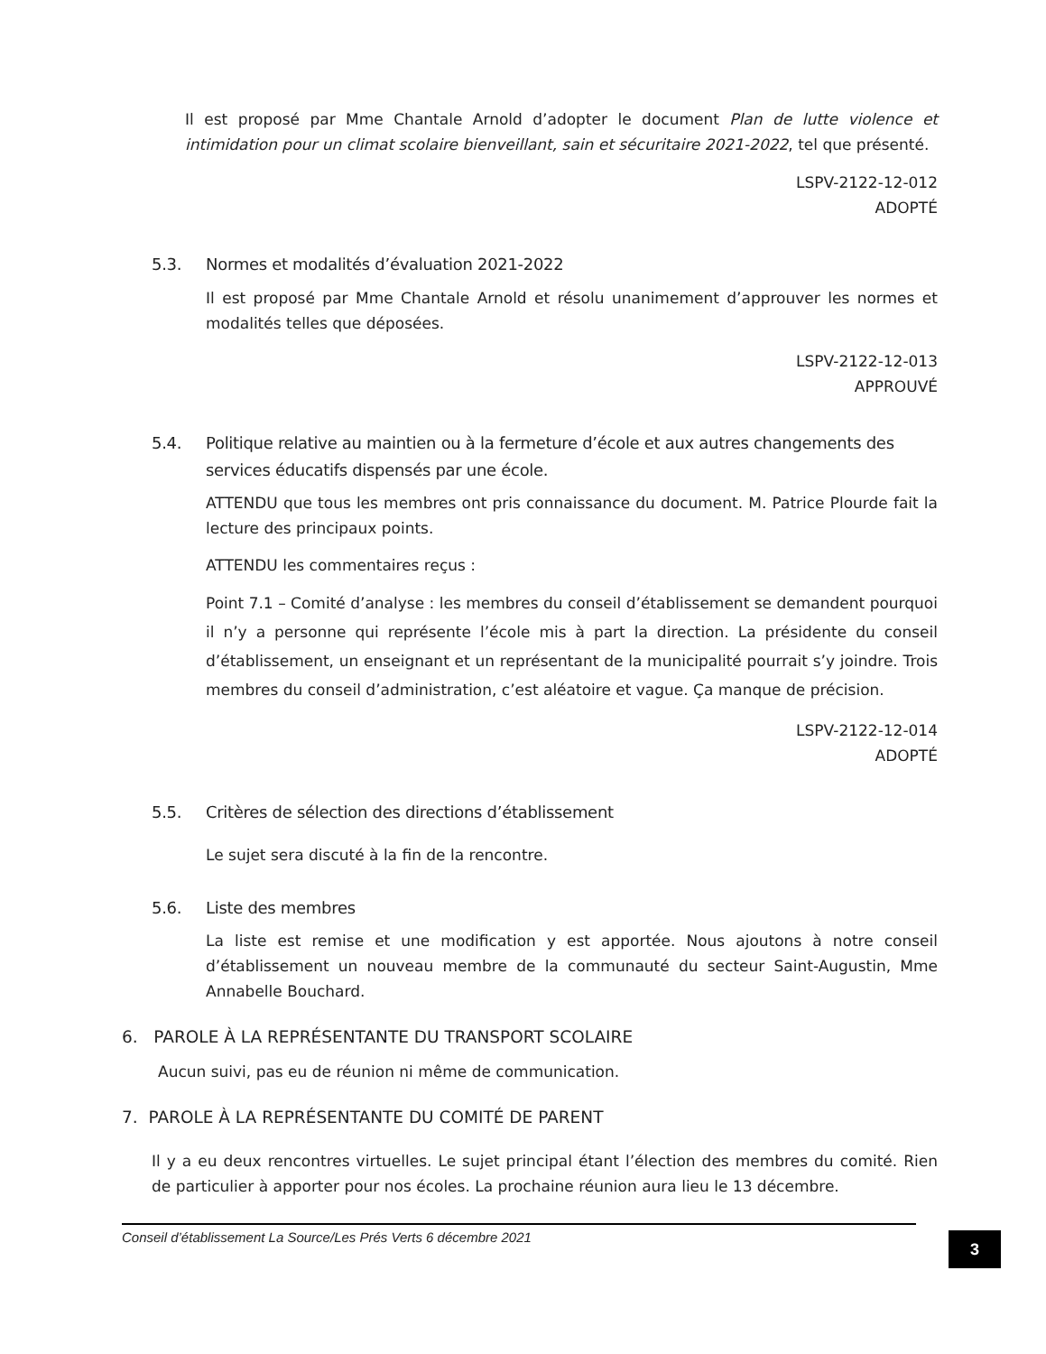Il est proposé par Mme Chantale Arnold d’adopter le document Plan de lutte violence et intimidation pour un climat scolaire bienveillant, sain et sécuritaire 2021-2022, tel que présenté.
LSPV-2122-12-012
ADOPTÉ
5.3. Normes et modalités d’évaluation 2021-2022
Il est proposé par Mme Chantale Arnold et résolu unanimement d’approuver les normes et modalités telles que déposées.
LSPV-2122-12-013
APPROUVÉ
5.4. Politique relative au maintien ou à la fermeture d’école et aux autres changements des services éducatifs dispensés par une école.
ATTENDU que tous les membres ont pris connaissance du document. M. Patrice Plourde fait la lecture des principaux points.
ATTENDU les commentaires reçus :
Point 7.1 – Comité d’analyse : les membres du conseil d’établissement se demandent pourquoi il n’y a personne qui représente l’école mis à part la direction. La présidente du conseil d’établissement, un enseignant et un représentant de la municipalité pourrait s’y joindre. Trois membres du conseil d’administration, c’est aléatoire et vague. Ça manque de précision.
LSPV-2122-12-014
ADOPTÉ
5.5. Critères de sélection des directions d’établissement
Le sujet sera discuté à la fin de la rencontre.
5.6. Liste des membres
La liste est remise et une modification y est apportée. Nous ajoutons à notre conseil d’établissement un nouveau membre de la communauté du secteur Saint-Augustin, Mme Annabelle Bouchard.
6. PAROLE À LA REPRÉSENTANTE DU TRANSPORT SCOLAIRE
Aucun suivi, pas eu de réunion ni même de communication.
7. PAROLE À LA REPRÉSENTANTE DU COMITÉ DE PARENT
Il y a eu deux rencontres virtuelles. Le sujet principal étant l’élection des membres du comité. Rien de particulier à apporter pour nos écoles. La prochaine réunion aura lieu le 13 décembre.
Conseil d’établissement La Source/Les Prés Verts 6 décembre 2021 3